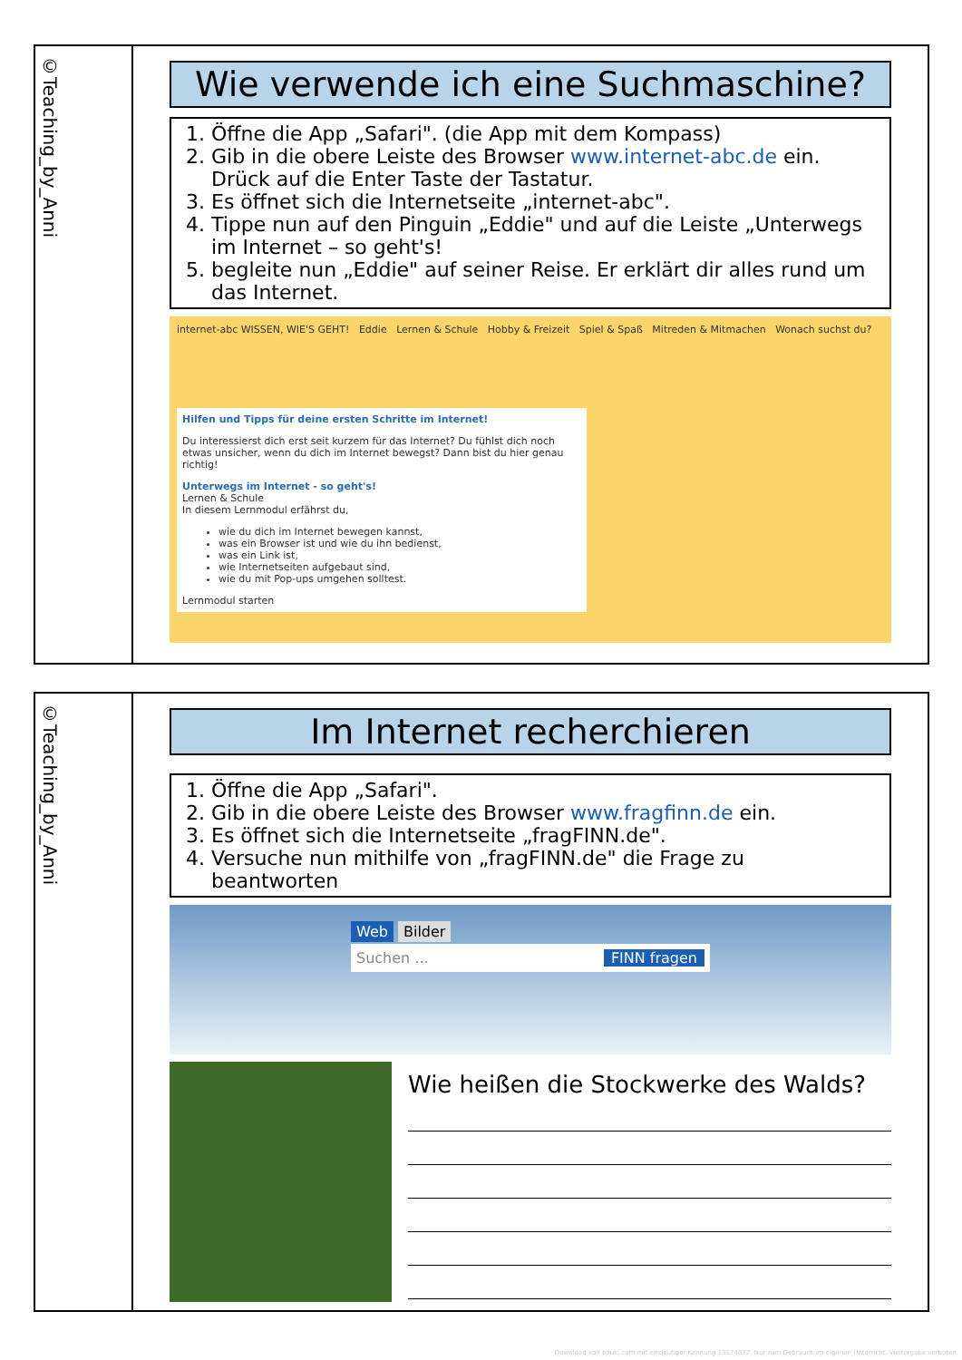©Teaching_by_Anni
Wie verwende ich eine Suchmaschine?
1. Öffne die App „Safari". (die App mit dem Kompass)
2. Gib in die obere Leiste des Browser www.internet-abc.de ein. Drück auf die Enter Taste der Tastatur.
3. Es öffnet sich die Internetseite „internet-abc".
4. Tippe nun auf den Pinguin „Eddie" und auf die Leiste „Unterwegs im Internet – so geht's!
5. begleite nun „Eddie" auf seiner Reise. Er erklärt dir alles rund um das Internet.
internet-abc WISSEN, WIE'S GEHT! Eddie Lernen & Schule Hobby & Freizeit Spiel & Spaß Mitreden & Mitmachen Wonach suchst du?
Hilfen und Tipps für deine ersten Schritte im Internet!
Du interessierst dich erst seit kurzem für das Internet? Du fühlst dich noch etwas unsicher, wenn du dich im Internet bewegst? Dann bist du hier genau richtig!
Unterwegs im Internet - so geht's!
Lernen & Schule
In diesem Lernmodul erfährst du,
wie du dich im Internet bewegen kannst,
was ein Browser ist und wie du ihn bedienst,
was ein Link ist,
wie Internetseiten aufgebaut sind,
wie du mit Pop-ups umgehen solltest.
Lernmodul starten
©Teaching_by_Anni
Im Internet recherchieren
1. Öffne die App „Safari".
2. Gib in die obere Leiste des Browser www.fragfinn.de ein.
3. Es öffnet sich die Internetseite „fragFINN.de".
4. Versuche nun mithilfe von „fragFINN.de" die Frage zu beantworten
Web Bilder
Suchen ... FINN fragen
Wie heißen die Stockwerke des Walds?
Download von eduki.com mit eindeutiger Kennung 13174877. Nur zum Gebrauch im eigenen Unterricht. Weitergabe verboten.